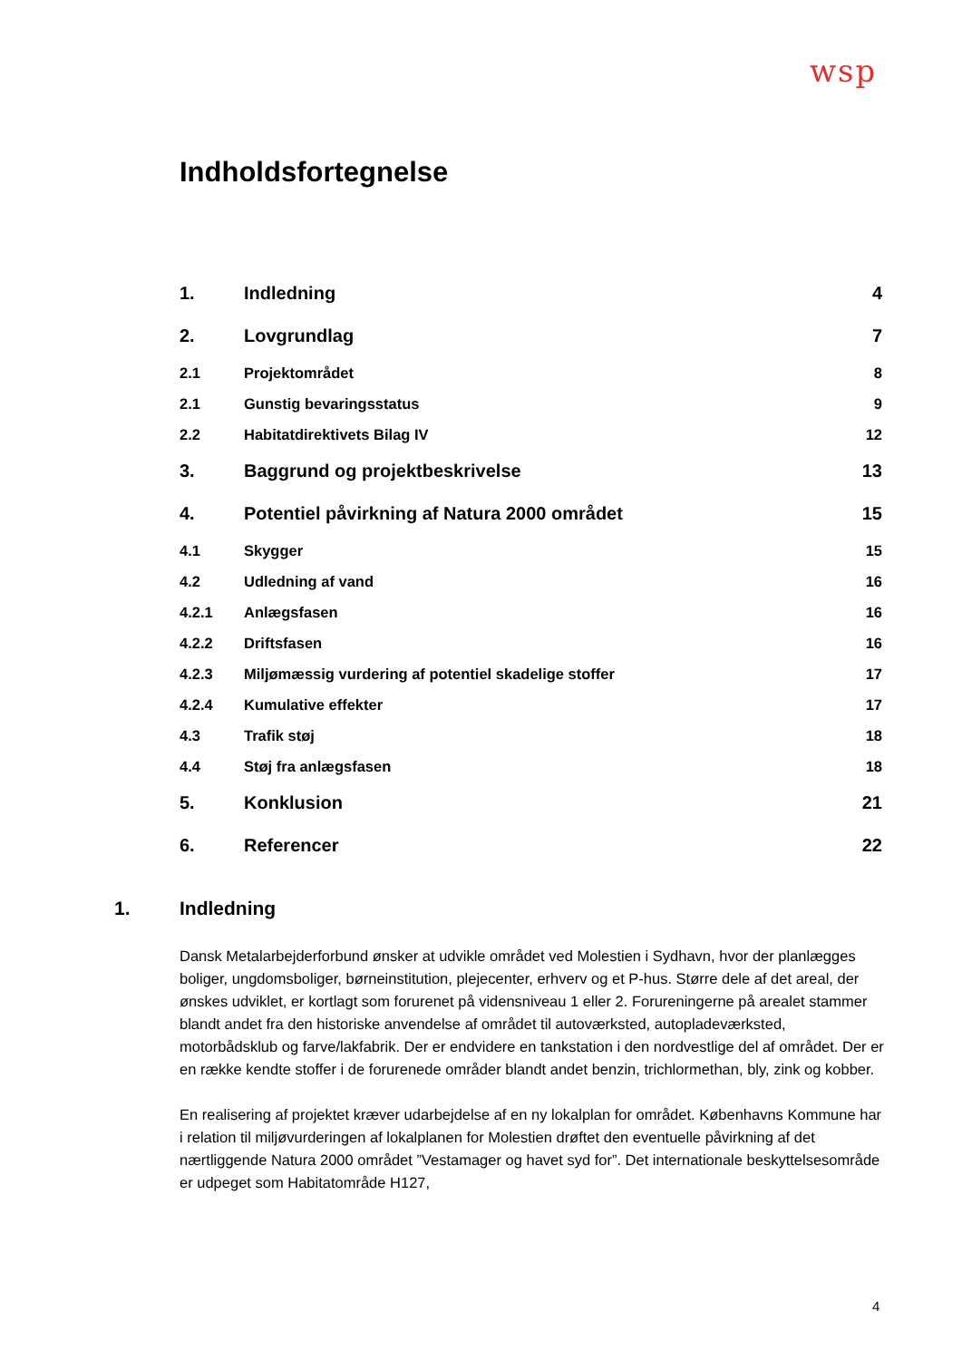wsp
Indholdsfortegnelse
1. Indledning 4
2. Lovgrundlag 7
2.1 Projektområdet 8
2.1 Gunstig bevaringsstatus 9
2.2 Habitatdirektivets Bilag IV 12
3. Baggrund og projektbeskrivelse 13
4. Potentiel påvirkning af Natura 2000 området 15
4.1 Skygger 15
4.2 Udledning af vand 16
4.2.1 Anlægsfasen 16
4.2.2 Driftsfasen 16
4.2.3 Miljømæssig vurdering af potentiel skadelige stoffer 17
4.2.4 Kumulative effekter 17
4.3 Trafik støj 18
4.4 Støj fra anlægsfasen 18
5. Konklusion 21
6. Referencer 22
1. Indledning
Dansk Metalarbejderforbund ønsker at udvikle området ved Molestien i Sydhavn, hvor der planlægges boliger, ungdomsboliger, børneinstitution, plejecenter, erhverv og et P-hus. Større dele af det areal, der ønskes udviklet, er kortlagt som forurenet på vidensniveau 1 eller 2. Forureningerne på arealet stammer blandt andet fra den historiske anvendelse af området til autoværksted, autopladeværksted, motorbådsklub og farve/lakfabrik. Der er endvidere en tankstation i den nordvestlige del af området. Der er en række kendte stoffer i de forurenede områder blandt andet benzin, trichlormethan, bly, zink og kobber.
En realisering af projektet kræver udarbejdelse af en ny lokalplan for området. Københavns Kommune har i relation til miljøvurderingen af lokalplanen for Molestien drøftet den eventuelle påvirkning af det nærtliggende Natura 2000 området ”Vestamager og havet syd for”. Det internationale beskyttelsesområde er udpeget som Habitatområde H127,
4